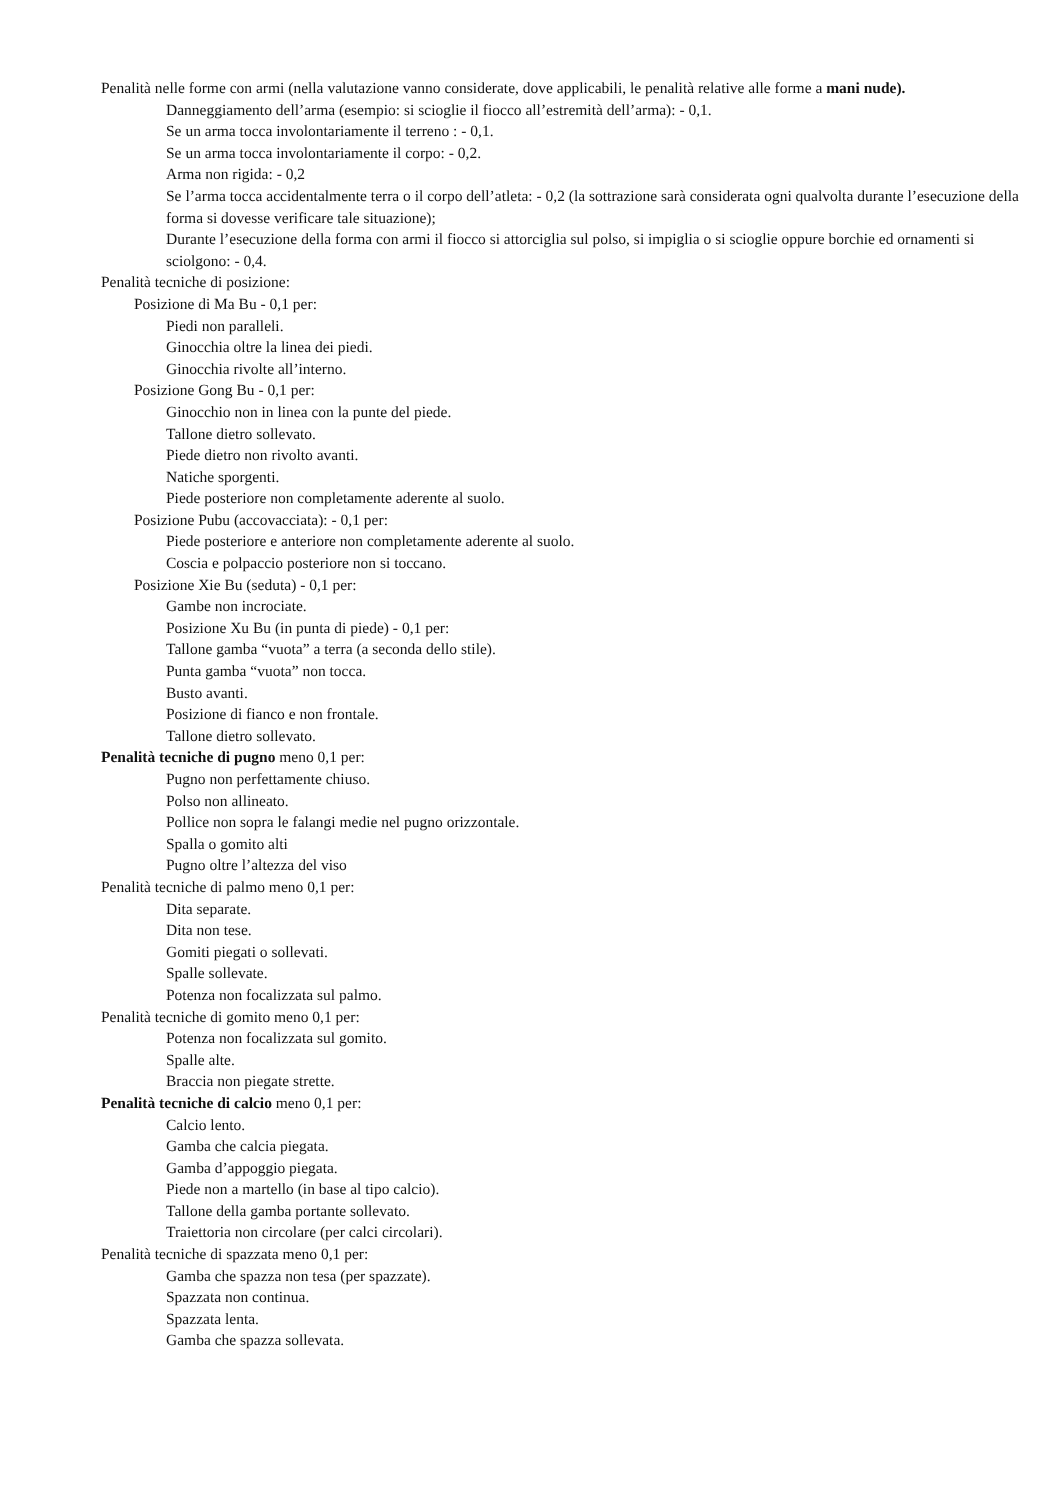Penalità nelle forme con armi (nella valutazione vanno considerate, dove applicabili, le penalità relative alle forme a mani nude).
Danneggiamento dell’arma (esempio: si scioglie il fiocco all’estremità dell’arma): - 0,1.
Se un arma tocca involontariamente il terreno : - 0,1.
Se un arma tocca involontariamente il corpo: - 0,2.
Arma non rigida: - 0,2
Se l’arma tocca accidentalmente terra o il corpo dell’atleta: - 0,2 (la sottrazione sarà considerata ogni qualvolta durante l’esecuzione della forma si dovesse verificare tale situazione);
Durante l’esecuzione della forma con armi il fiocco si attorciglia sul polso, si impiglia o si scioglie oppure borchie ed ornamenti si sciolgono: - 0,4.
Penalità tecniche di posizione:
Posizione di Ma Bu - 0,1 per:
Piedi non paralleli.
Ginocchia oltre la linea dei piedi.
Ginocchia rivolte all’interno.
Posizione Gong Bu - 0,1 per:
Ginocchio non in linea con la punte del piede.
Tallone dietro sollevato.
Piede dietro non rivolto avanti.
Natiche sporgenti.
Piede posteriore non completamente aderente al suolo.
Posizione Pubu (accovacciata): - 0,1 per:
Piede posteriore e anteriore non completamente aderente al suolo.
Coscia e polpaccio posteriore non si toccano.
Posizione Xie Bu (seduta) - 0,1 per:
Gambe non incrociate.
Posizione Xu Bu (in punta di piede) - 0,1 per:
Tallone gamba “vuota” a terra (a seconda dello stile).
Punta gamba “vuota” non tocca.
Busto avanti.
Posizione di fianco e non frontale.
Tallone dietro sollevato.
Penalità tecniche di pugno meno 0,1 per:
Pugno non perfettamente chiuso.
Polso non allineato.
Pollice non sopra le falangi medie nel pugno orizzontale.
Spalla o gomito alti
Pugno oltre l’altezza del viso
Penalità tecniche di palmo meno 0,1 per:
Dita separate.
Dita non tese.
Gomiti piegati o sollevati.
Spalle sollevate.
Potenza non focalizzata sul palmo.
Penalità tecniche di gomito meno 0,1 per:
Potenza non focalizzata sul gomito.
Spalle alte.
Braccia non piegate strette.
Penalità tecniche di calcio meno 0,1 per:
Calcio lento.
Gamba che calcia piegata.
Gamba d’appoggio piegata.
Piede non a martello (in base al tipo calcio).
Tallone della gamba portante sollevato.
Traiettoria non circolare (per calci circolari).
Penalità tecniche di spazzata meno 0,1 per:
Gamba che spazza non tesa (per spazzate).
Spazzata non continua.
Spazzata lenta.
Gamba che spazza sollevata.